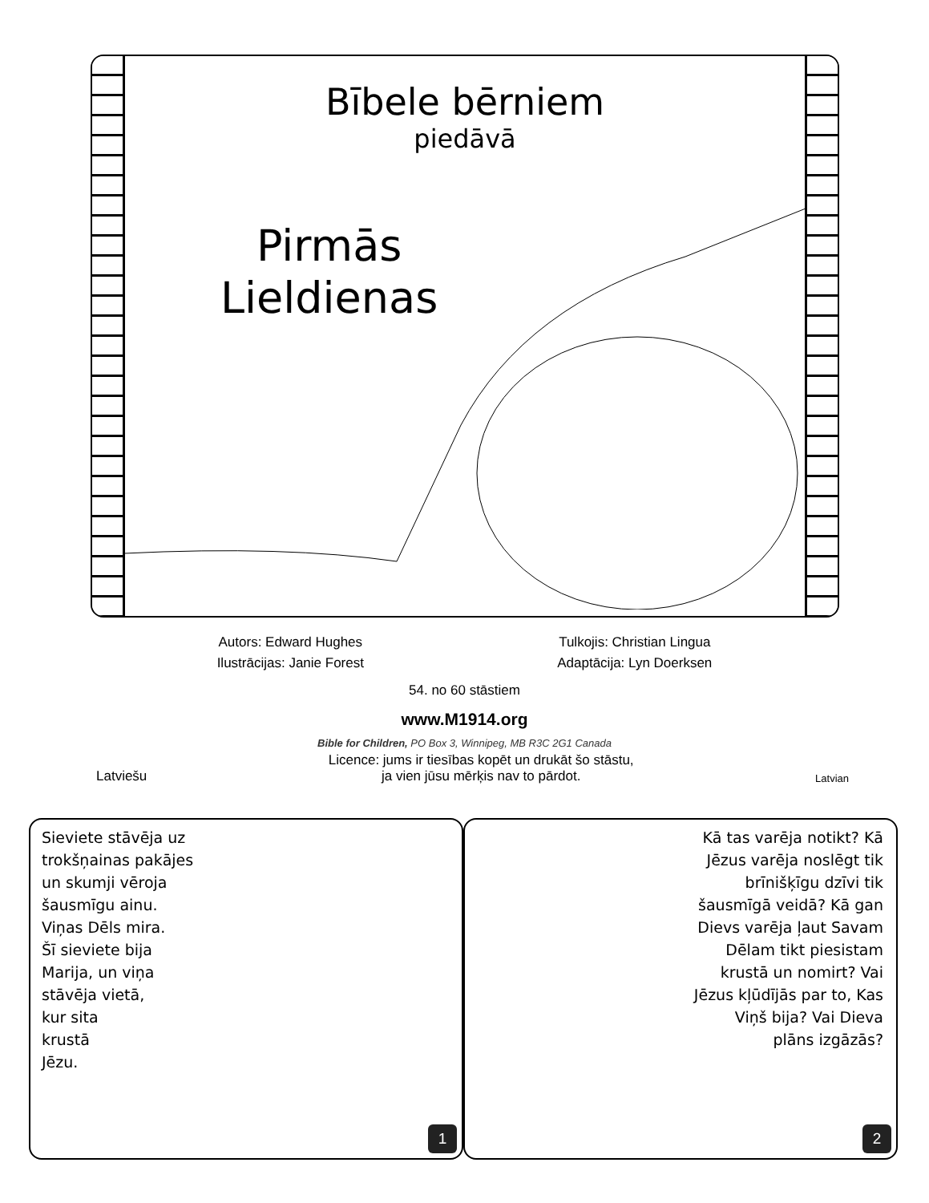Bībele bērniem
piedāvā
Pirmās
Lieldienas
Autors: Edward Hughes Tulkojis: Christian Lingua
Ilustrācijas: Janie Forest Adaptācija: Lyn Doerksen
54. no 60 stāstiem
www.M1914.org
Bible for Children, PO Box 3, Winnipeg, MB R3C 2G1 Canada
Latviešu Licence: jums ir tiesības kopēt un drukāt šo stāstu,
ja vien jūsu mērķis nav to pārdot.
Latvian
Sieviete stāvēja uz
trokšņainas pakājes
un skumji vēroja
šausmīgu ainu.
Viņas Dēls mira.
Šī sieviete bija
Marija, un viņa
stāvēja vietā,
kur sita
krustā
Jēzu.
1
Kā tas varēja notikt? Kā Jēzus varēja noslēgt tik brīnišķīgu dzīvi tik šausmīgā veidā? Kā gan Dievs varēja ļaut Savam Dēlam tikt piesistam krustā un nomirt? Vai Jēzus kļūdījās par to, Kas Viņš bija? Vai Dieva plāns izgāzās?
2